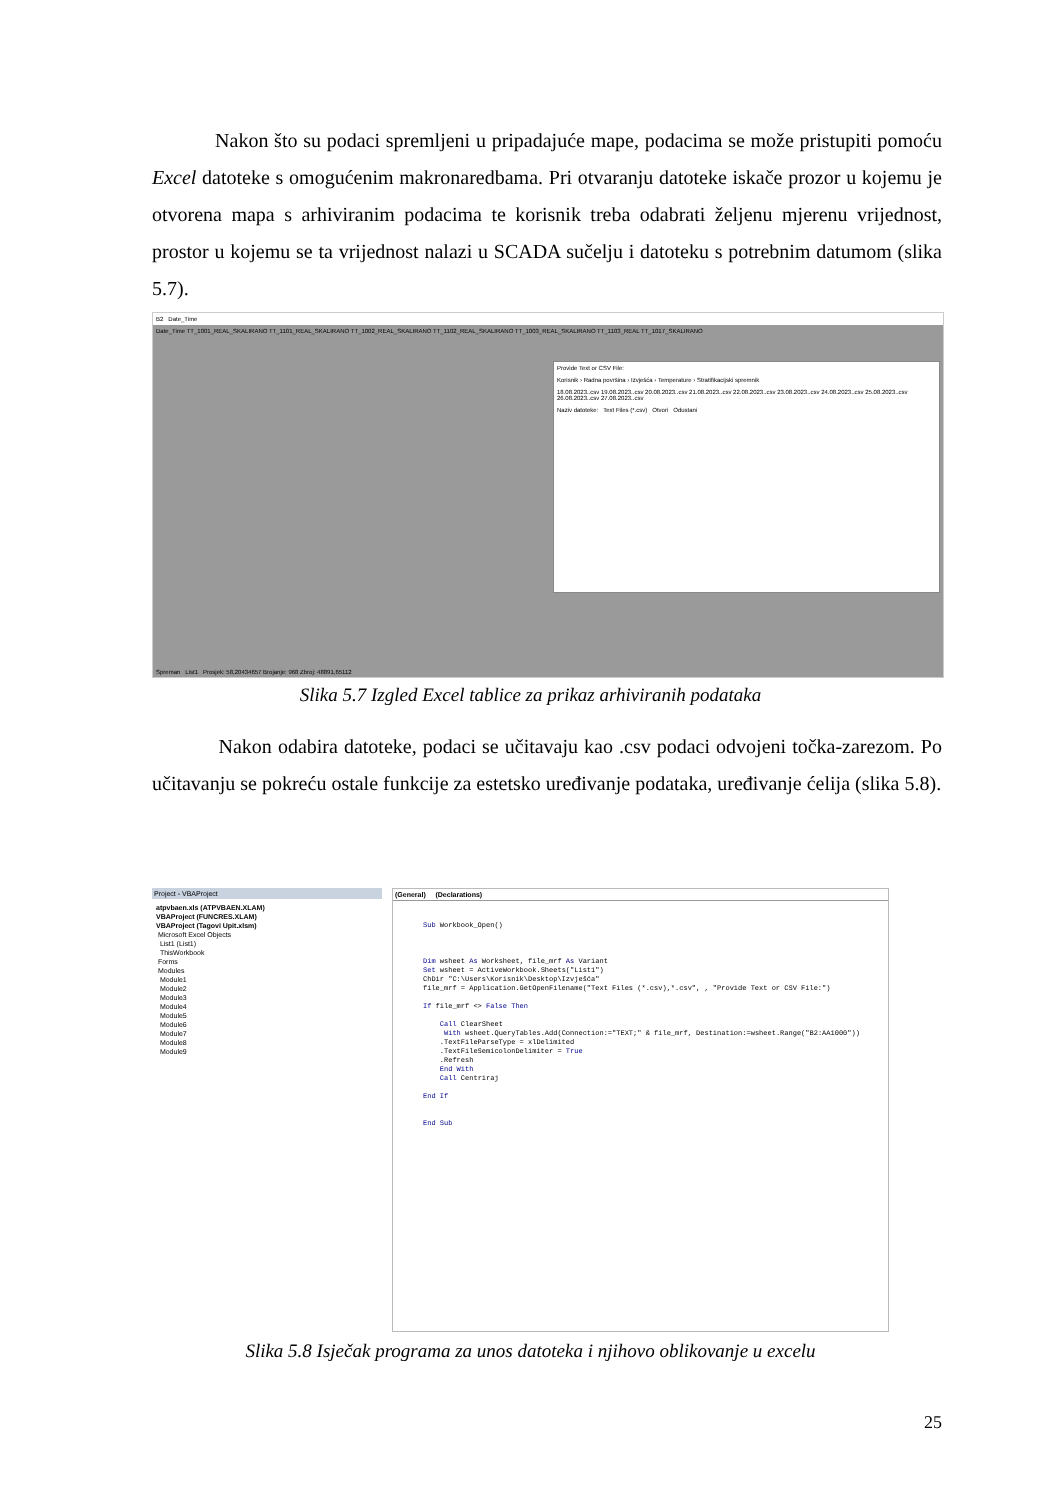Nakon što su podaci spremljeni u pripadajuće mape, podacima se može pristupiti pomoću Excel datoteke s omogućenim makronaredbama. Pri otvaranju datoteke iskače prozor u kojemu je otvorena mapa s arhiviranim podacima te korisnik treba odabrati željenu mjerenu vrijednost, prostor u kojemu se ta vrijednost nalazi u SCADA sučelju i datoteku s potrebnim datumom (slika 5.7).
B2 Date_Time
Date_Time TT_1001_REAL_SKALIRANO TT_1101_REAL_SKALIRANO TT_1002_REAL_SKALIRANO TT_1102_REAL_SKALIRANO TT_1003_REAL_SKALIRANO TT_1103_REAL TT_1017_SKALIRANO
Provide Text or CSV File:
Korisnik › Radna površina › Izvješća › Temperature › Stratifikacijski spremnik
18.08.2023..csv 19.08.2023..csv 20.08.2023..csv 21.08.2023..csv 22.08.2023..csv 23.08.2023..csv 24.08.2023..csv 25.08.2023..csv 26.08.2023..csv 27.08.2023..csv
Naziv datoteke: Text Files (*.csv) Otvori Odustani
Spreman List1 Prosjek: 58,20434657 Brojanje: 968 Zbroj: 48891,65112
Slika 5.7 Izgled Excel tablice za prikaz arhiviranih podataka
Nakon odabira datoteke, podaci se učitavaju kao .csv podaci odvojeni točka-zarezom. Po učitavanju se pokreću ostale funkcije za estetsko uređivanje podataka, uređivanje ćelija (slika 5.8).
Project - VBAProject
atpvbaen.xls (ATPVBAEN.XLAM)
VBAProject (FUNCRES.XLAM)
VBAProject (Tagovi Upit.xlsm)
Microsoft Excel Objects
List1 (List1)
ThisWorkbook
Forms
Modules
Module1
Module2
Module3
Module4
Module5
Module6
Module7
Module8
Module9
(General) (Declarations)
Sub Workbook_Open()



Dim wsheet As Worksheet, file_mrf As Variant
Set wsheet = ActiveWorkbook.Sheets("List1")
ChDir "C:\Users\Korisnik\Desktop\Izvješća"
file_mrf = Application.GetOpenFilename("Text Files (*.csv),*.csv", , "Provide Text or CSV File:")

If file_mrf <> False Then

    Call ClearSheet
     With wsheet.QueryTables.Add(Connection:="TEXT;" & file_mrf, Destination:=wsheet.Range("B2:AA1000"))
    .TextFileParseType = xlDelimited
    .TextFileSemicolonDelimiter = True
    .Refresh
    End With
    Call Centriraj

End If


End Sub
Slika 5.8 Isječak programa za unos datoteka i njihovo oblikovanje u excelu
25